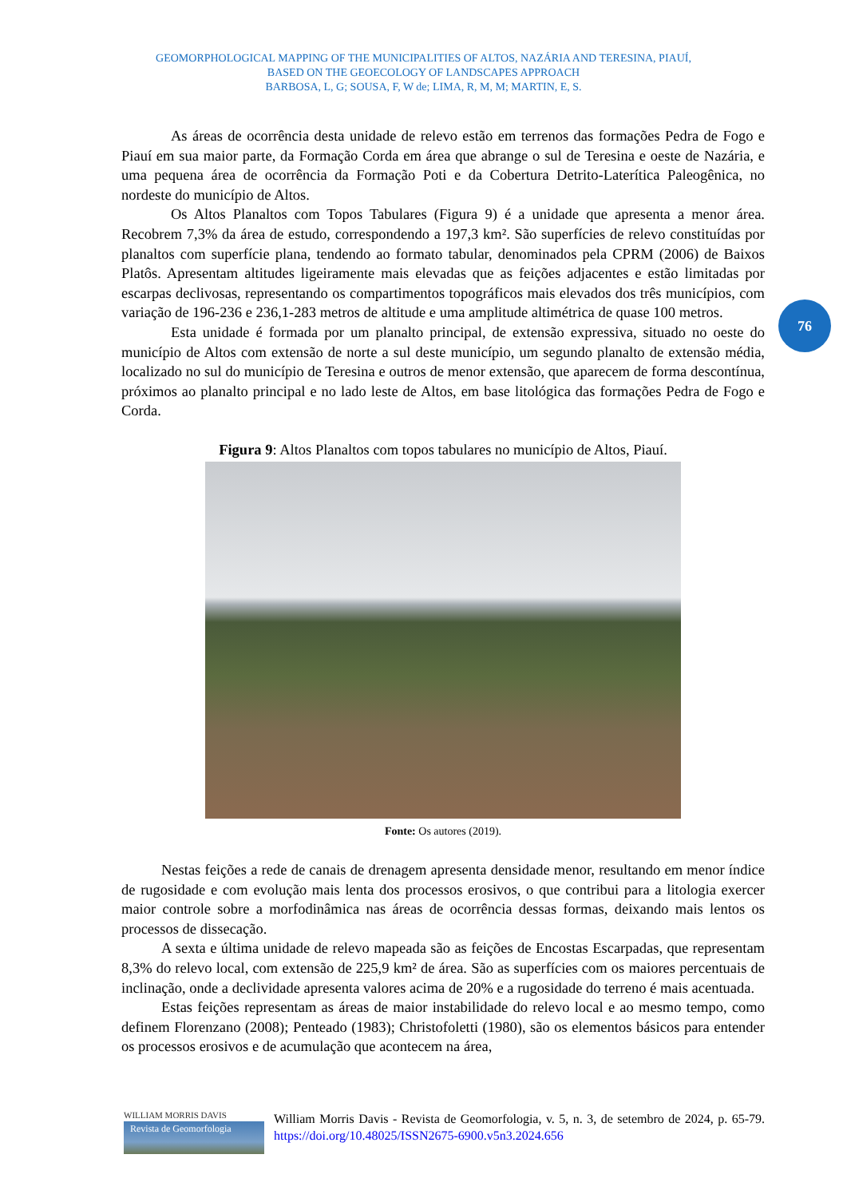GEOMORPHOLOGICAL MAPPING OF THE MUNICIPALITIES OF ALTOS, NAZÁRIA AND TERESINA, PIAUÍ,
BASED ON THE GEOECOLOGY OF LANDSCAPES APPROACH
BARBOSA, L, G; SOUSA, F, W de; LIMA, R, M, M; MARTIN, E, S.
As áreas de ocorrência desta unidade de relevo estão em terrenos das formações Pedra de Fogo e Piauí em sua maior parte, da Formação Corda em área que abrange o sul de Teresina e oeste de Nazária, e uma pequena área de ocorrência da Formação Poti e da Cobertura Detrito-Laterítica Paleogênica, no nordeste do município de Altos.
Os Altos Planaltos com Topos Tabulares (Figura 9) é a unidade que apresenta a menor área. Recobrem 7,3% da área de estudo, correspondendo a 197,3 km². São superfícies de relevo constituídas por planaltos com superfície plana, tendendo ao formato tabular, denominados pela CPRM (2006) de Baixos Platôs. Apresentam altitudes ligeiramente mais elevadas que as feições adjacentes e estão limitadas por escarpas declivosas, representando os compartimentos topográficos mais elevados dos três municípios, com variação de 196-236 e 236,1-283 metros de altitude e uma amplitude altimétrica de quase 100 metros.
Esta unidade é formada por um planalto principal, de extensão expressiva, situado no oeste do município de Altos com extensão de norte a sul deste município, um segundo planalto de extensão média, localizado no sul do município de Teresina e outros de menor extensão, que aparecem de forma descontínua, próximos ao planalto principal e no lado leste de Altos, em base litológica das formações Pedra de Fogo e Corda.
Figura 9: Altos Planaltos com topos tabulares no município de Altos, Piauí.
Fonte: Os autores (2019).
Nestas feições a rede de canais de drenagem apresenta densidade menor, resultando em menor índice de rugosidade e com evolução mais lenta dos processos erosivos, o que contribui para a litologia exercer maior controle sobre a morfodinâmica nas áreas de ocorrência dessas formas, deixando mais lentos os processos de dissecação.
A sexta e última unidade de relevo mapeada são as feições de Encostas Escarpadas, que representam 8,3% do relevo local, com extensão de 225,9 km² de área. São as superfícies com os maiores percentuais de inclinação, onde a declividade apresenta valores acima de 20% e a rugosidade do terreno é mais acentuada.
Estas feições representam as áreas de maior instabilidade do relevo local e ao mesmo tempo, como definem Florenzano (2008); Penteado (1983); Christofoletti (1980), são os elementos básicos para entender os processos erosivos e de acumulação que acontecem na área,
76
WILLIAM MORRIS DAVIS
Revista de Geomorfologia
William Morris Davis - Revista de Geomorfologia, v. 5, n. 3, de setembro de 2024, p. 65-79. https://doi.org/10.48025/ISSN2675-6900.v5n3.2024.656